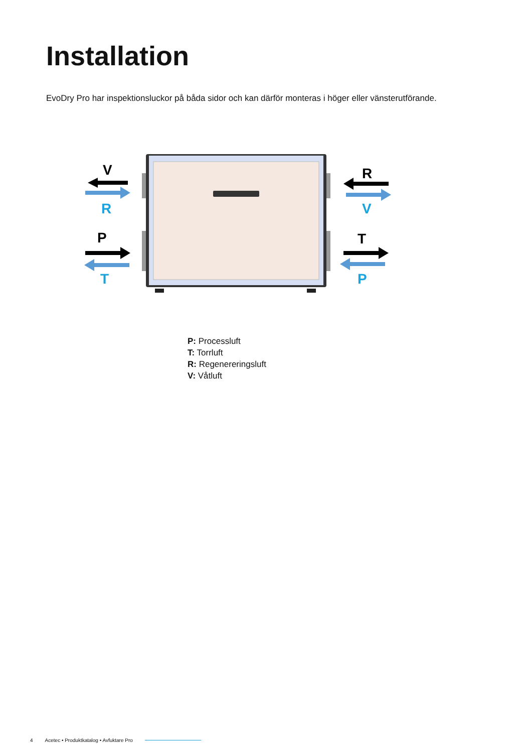Installation
EvoDry Pro har inspektionsluckor på båda sidor och kan därför monteras i höger eller vänsterutförande.
V
R
P
T
R
V
T
P
P: Processluft
T: Torrluft
R: Regenereringsluft
V: Våtluft
4 Acetec • Produktkatalog • Avfuktare Pro